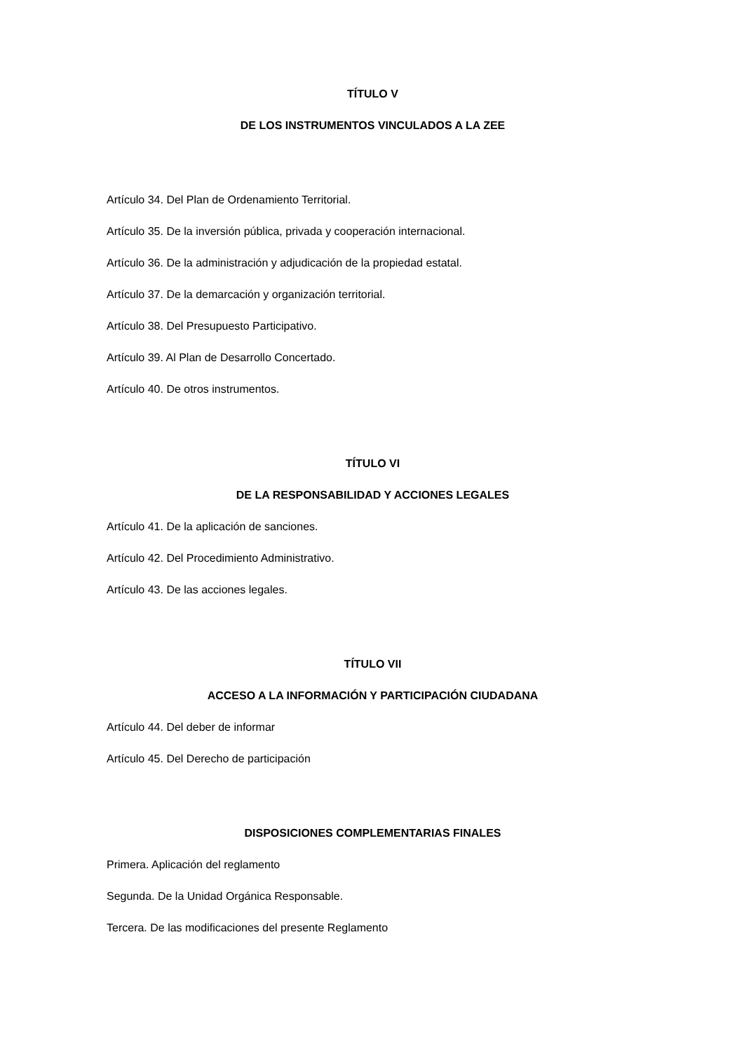TÍTULO V
DE LOS INSTRUMENTOS VINCULADOS A LA ZEE
Artículo 34. Del Plan de Ordenamiento Territorial.
Artículo 35. De la inversión pública, privada y cooperación internacional.
Artículo 36. De la administración y adjudicación de la propiedad estatal.
Artículo 37. De la demarcación y organización territorial.
Artículo 38. Del Presupuesto Participativo.
Artículo 39. Al Plan de Desarrollo Concertado.
Artículo 40. De otros instrumentos.
TÍTULO VI
DE LA RESPONSABILIDAD Y ACCIONES LEGALES
Artículo 41. De la aplicación de sanciones.
Artículo 42. Del Procedimiento Administrativo.
Artículo 43. De las acciones legales.
TÍTULO VII
ACCESO A LA INFORMACIÓN Y PARTICIPACIÓN CIUDADANA
Artículo 44. Del deber de informar
Artículo 45. Del Derecho de participación
DISPOSICIONES COMPLEMENTARIAS FINALES
Primera. Aplicación del reglamento
Segunda. De la Unidad Orgánica Responsable.
Tercera. De las modificaciones del presente Reglamento